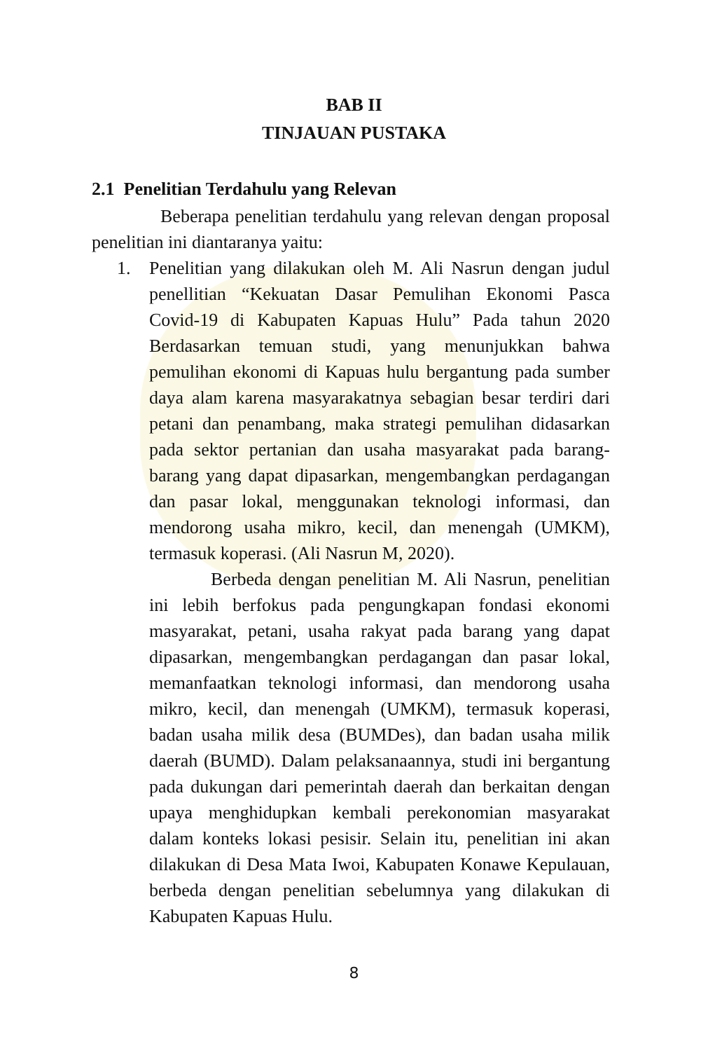BAB II
TINJAUAN PUSTAKA
2.1 Penelitian Terdahulu yang Relevan
Beberapa penelitian terdahulu yang relevan dengan proposal penelitian ini diantaranya yaitu:
1. Penelitian yang dilakukan oleh M. Ali Nasrun dengan judul penellitian “Kekuatan Dasar Pemulihan Ekonomi Pasca Covid-19 di Kabupaten Kapuas Hulu” Pada tahun 2020 Berdasarkan temuan studi, yang menunjukkan bahwa pemulihan ekonomi di Kapuas hulu bergantung pada sumber daya alam karena masyarakatnya sebagian besar terdiri dari petani dan penambang, maka strategi pemulihan didasarkan pada sektor pertanian dan usaha masyarakat pada barang-barang yang dapat dipasarkan, mengembangkan perdagangan dan pasar lokal, menggunakan teknologi informasi, dan mendorong usaha mikro, kecil, dan menengah (UMKM), termasuk koperasi. (Ali Nasrun M, 2020).
Berbeda dengan penelitian M. Ali Nasrun, penelitian ini lebih berfokus pada pengungkapan fondasi ekonomi masyarakat, petani, usaha rakyat pada barang yang dapat dipasarkan, mengembangkan perdagangan dan pasar lokal, memanfaatkan teknologi informasi, dan mendorong usaha mikro, kecil, dan menengah (UMKM), termasuk koperasi, badan usaha milik desa (BUMDes), dan badan usaha milik daerah (BUMD). Dalam pelaksanaannya, studi ini bergantung pada dukungan dari pemerintah daerah dan berkaitan dengan upaya menghidupkan kembali perekonomian masyarakat dalam konteks lokasi pesisir. Selain itu, penelitian ini akan dilakukan di Desa Mata Iwoi, Kabupaten Konawe Kepulauan, berbeda dengan penelitian sebelumnya yang dilakukan di Kabupaten Kapuas Hulu.
8